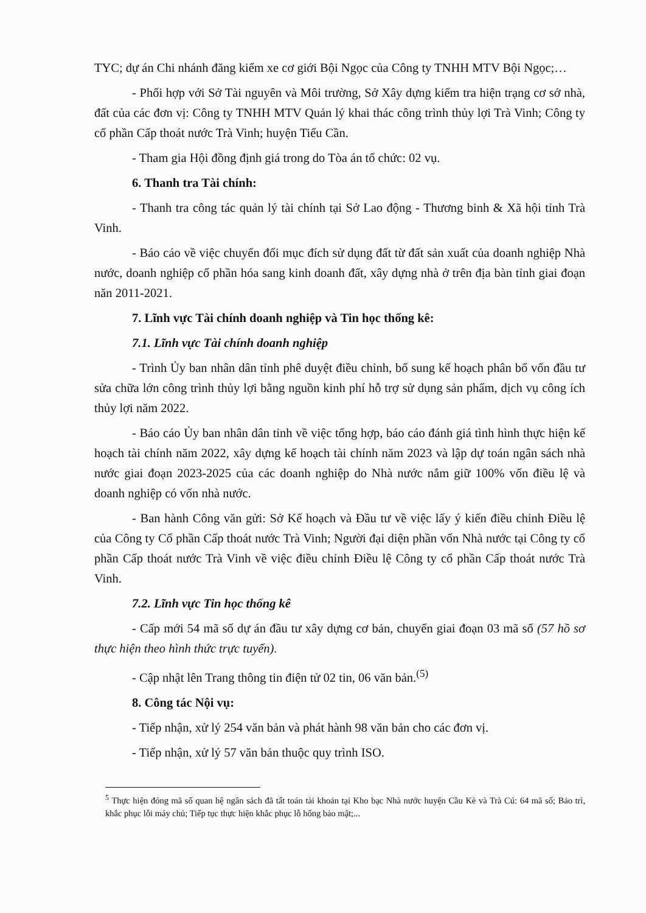TYC; dự án Chi nhánh đăng kiểm xe cơ giới Bội Ngọc của Công ty TNHH MTV Bội Ngọc;…
- Phối hợp với Sở Tài nguyên và Môi trường, Sở Xây dựng kiểm tra hiện trạng cơ sở nhà, đất của các đơn vị: Công ty TNHH MTV Quản lý khai thác công trình thủy lợi Trà Vinh; Công ty cổ phần Cấp thoát nước Trà Vinh; huyện Tiểu Cần.
- Tham gia Hội đồng định giá trong do Tòa án tổ chức: 02 vụ.
6. Thanh tra Tài chính:
- Thanh tra công tác quản lý tài chính tại Sở Lao động - Thương binh & Xã hội tỉnh Trà Vinh.
- Báo cáo về việc chuyển đổi mục đích sử dụng đất từ đất sản xuất của doanh nghiệp Nhà nước, doanh nghiệp cổ phần hóa sang kinh doanh đất, xây dựng nhà ở trên địa bàn tỉnh giai đoạn năn 2011-2021.
7. Lĩnh vực Tài chính doanh nghiệp và Tin học thống kê:
7.1. Lĩnh vực Tài chính doanh nghiệp
- Trình Ủy ban nhân dân tỉnh phê duyệt điều chỉnh, bổ sung kế hoạch phân bổ vốn đầu tư sửa chữa lớn công trình thủy lợi bằng nguồn kinh phí hỗ trợ sử dụng sản phẩm, dịch vụ công ích thủy lợi năm 2022.
- Báo cáo Ủy ban nhân dân tỉnh về việc tổng hợp, báo cáo đánh giá tình hình thực hiện kế hoạch tài chính năm 2022, xây dựng kế hoạch tài chính năm 2023 và lập dự toán ngân sách nhà nước giai đoạn 2023-2025 của các doanh nghiệp do Nhà nước nắm giữ 100% vốn điều lệ và doanh nghiệp có vốn nhà nước.
- Ban hành Công văn gửi: Sở Kế hoạch và Đầu tư về việc lấy ý kiến điều chỉnh Điều lệ của Công ty Cổ phần Cấp thoát nước Trà Vinh; Người đại diện phần vốn Nhà nước tại Công ty cổ phần Cấp thoát nước Trà Vinh về việc điều chỉnh Điều lệ Công ty cổ phần Cấp thoát nước Trà Vinh.
7.2. Lĩnh vực Tin học thống kê
- Cấp mới 54 mã số dự án đầu tư xây dựng cơ bản, chuyển giai đoạn 03 mã số (57 hồ sơ thực hiện theo hình thức trực tuyến).
- Cập nhật lên Trang thông tin điện tử 02 tin, 06 văn bản.<sup>(5)</sup>
8. Công tác Nội vụ:
- Tiếp nhận, xử lý 254 văn bản và phát hành 98 văn bản cho các đơn vị.
- Tiếp nhận, xử lý 57 văn bản thuộc quy trình ISO.
<sup>5</sup> Thực hiện đóng mã số quan hệ ngân sách đã tất toán tài khoản tại Kho bạc Nhà nước huyện Cầu Kè và Trà Cú: 64 mã số; Bảo trì, khắc phục lỗi máy chủ; Tiếp tục thực hiện khắc phục lỗ hổng bảo mật;...